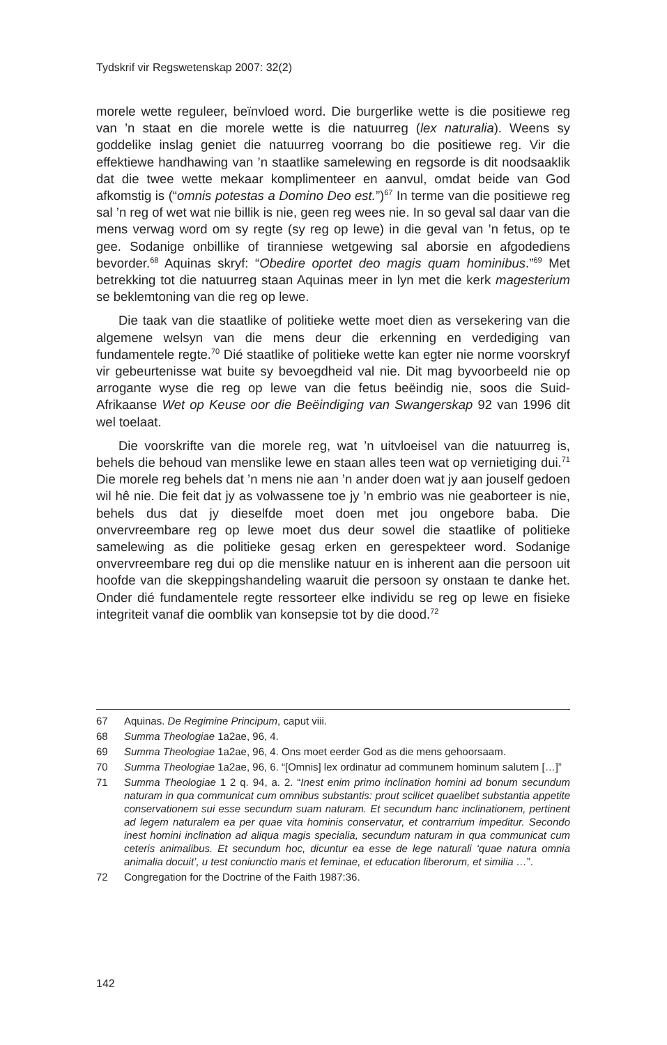Tydskrif vir Regswetenskap 2007: 32(2)
morele wette reguleer, beïnvloed word. Die burgerlike wette is die positiewe reg van ’n staat en die morele wette is die natuurreg (lex naturalia). Weens sy goddelike inslag geniet die natuurreg voorrang bo die positiewe reg. Vir die effektiewe handhawing van ’n staatlike samelewing en regsorde is dit noodsaaklik dat die twee wette mekaar komplimenteer en aanvul, omdat beide van God afkomstig is (“omnis potestas a Domino Deo est.”)<sup>67</sup> In terme van die positiewe reg sal ’n reg of wet wat nie billik is nie, geen reg wees nie. In so geval sal daar van die mens verwag word om sy regte (sy reg op lewe) in die geval van ’n fetus, op te gee. Sodanige onbillike of tiranniese wetgewing sal aborsie en afgodediens bevorder.<sup>68</sup> Aquinas skryf: “Obedire oportet deo magis quam hominibus.”<sup>69</sup> Met betrekking tot die natuurreg staan Aquinas meer in lyn met die kerk magesterium se beklemtoning van die reg op lewe.
Die taak van die staatlike of politieke wette moet dien as versekering van die algemene welsyn van die mens deur die erkenning en verdediging van fundamentele regte.<sup>70</sup> Dié staatlike of politieke wette kan egter nie norme voorskryf vir gebeurtenisse wat buite sy bevoegdheid val nie. Dit mag byvoorbeeld nie op arrogante wyse die reg op lewe van die fetus beëindig nie, soos die Suid-Afrikaanse Wet op Keuse oor die Beëindiging van Swangerskap 92 van 1996 dit wel toelaat.
Die voorskrifte van die morele reg, wat ’n uitvloeisel van die natuurreg is, behels die behoud van menslike lewe en staan alles teen wat op vernietiging dui.<sup>71</sup> Die morele reg behels dat ’n mens nie aan ’n ander doen wat jy aan jouself gedoen wil hê nie. Die feit dat jy as volwassene toe jy ’n embrio was nie geaborteer is nie, behels dus dat jy dieselfde moet doen met jou ongebore baba. Die onvervreembare reg op lewe moet dus deur sowel die staatlike of politieke samelewing as die politieke gesag erken en gerespekteer word. Sodanige onvervreembare reg dui op die menslike natuur en is inherent aan die persoon uit hoofde van die skeppingshandeling waaruit die persoon sy onstaan te danke het. Onder dié fundamentele regte ressorteer elke individu se reg op lewe en fisieke integriteit vanaf die oomblik van konsepsie tot by die dood.<sup>72</sup>
67 Aquinas. De Regimine Principum, caput viii.
68 Summa Theologiae 1a2ae, 96, 4.
69 Summa Theologiae 1a2ae, 96, 4. Ons moet eerder God as die mens gehoorsaam.
70 Summa Theologiae 1a2ae, 96, 6. “[Omnis] lex ordinatur ad communem hominum salutem […]”
71 Summa Theologiae 1 2 q. 94, a. 2. “Inest enim primo inclination homini ad bonum secundum naturam in qua communicat cum omnibus substantis: prout scilicet quaelibet substantia appetite conservationem sui esse secundum suam naturam. Et secundum hanc inclinationem, pertinent ad legem naturalem ea per quae vita hominis conservatur, et contrarrium impeditur. Secondo inest homini inclination ad aliqua magis specialia, secundum naturam in qua communicat cum ceteris animalibus. Et secundum hoc, dicuntur ea esse de lege naturali ‘quae natura omnia animalia docuit’, u test coniunctio maris et feminae, et education liberorum, et similia …”.
72 Congregation for the Doctrine of the Faith 1987:36.
142